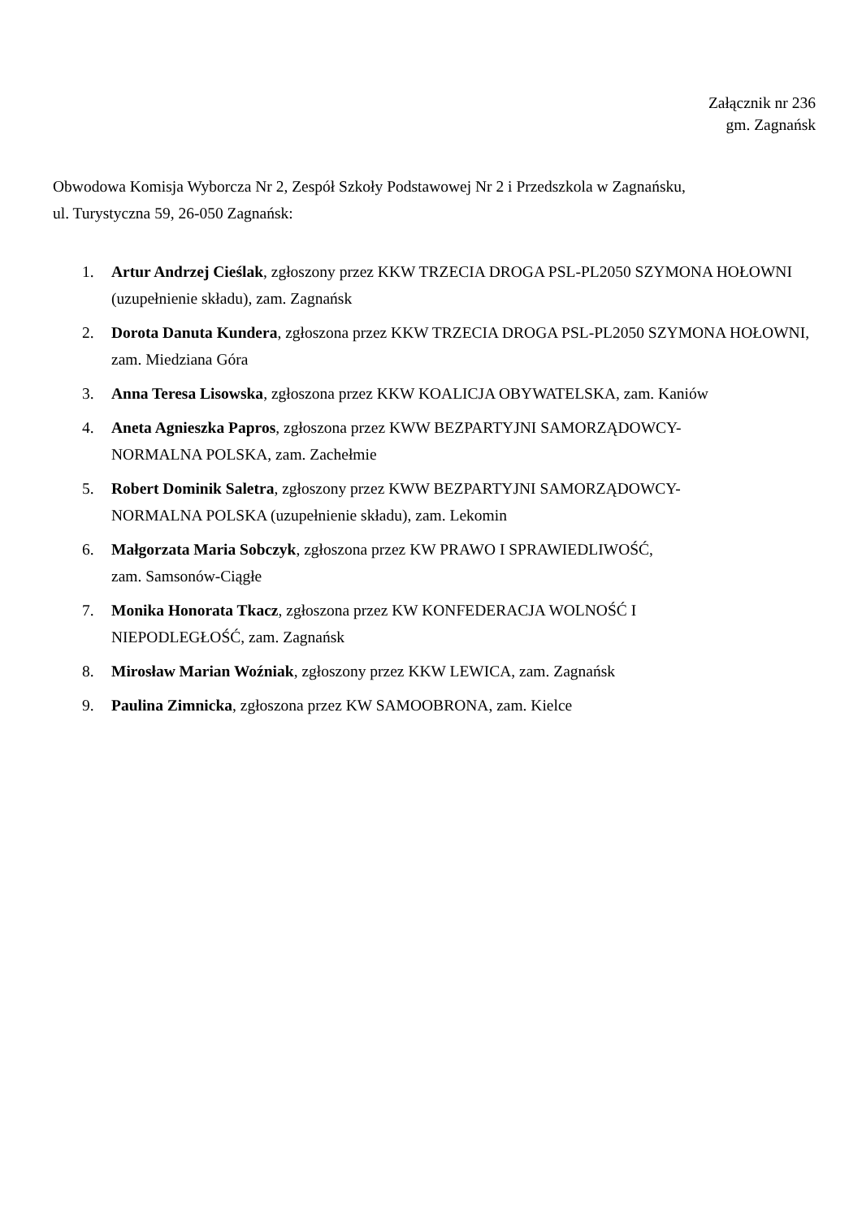Załącznik nr 236
gm. Zagnańsk
Obwodowa Komisja Wyborcza Nr 2, Zespół Szkoły Podstawowej Nr 2 i Przedszkola w Zagnańsku,
ul. Turystyczna 59, 26-050 Zagnańsk:
1. Artur Andrzej Cieślak, zgłoszony przez KKW TRZECIA DROGA PSL-PL2050 SZYMONA HOŁOWNI (uzupełnienie składu), zam. Zagnańsk
2. Dorota Danuta Kundera, zgłoszona przez KKW TRZECIA DROGA PSL-PL2050 SZYMONA HOŁOWNI, zam. Miedziana Góra
3. Anna Teresa Lisowska, zgłoszona przez KKW KOALICJA OBYWATELSKA, zam. Kaniów
4. Aneta Agnieszka Papros, zgłoszona przez KWW BEZPARTYJNI SAMORZĄDOWCY-
NORMALNA POLSKA, zam. Zachełmie
5. Robert Dominik Saletra, zgłoszony przez KWW BEZPARTYJNI SAMORZĄDOWCY-
NORMALNA POLSKA (uzupełnienie składu), zam. Lekomin
6. Małgorzata Maria Sobczyk, zgłoszona przez KW PRAWO I SPRAWIEDLIWOŚĆ,
zam. Samsonów-Ciągłe
7. Monika Honorata Tkacz, zgłoszona przez KW KONFEDERACJA WOLNOŚĆ I
NIEPODLEGŁOŚĆ, zam. Zagnańsk
8. Mirosław Marian Woźniak, zgłoszony przez KKW LEWICA, zam. Zagnańsk
9. Paulina Zimnicka, zgłoszona przez KW SAMOOBRONA, zam. Kielce